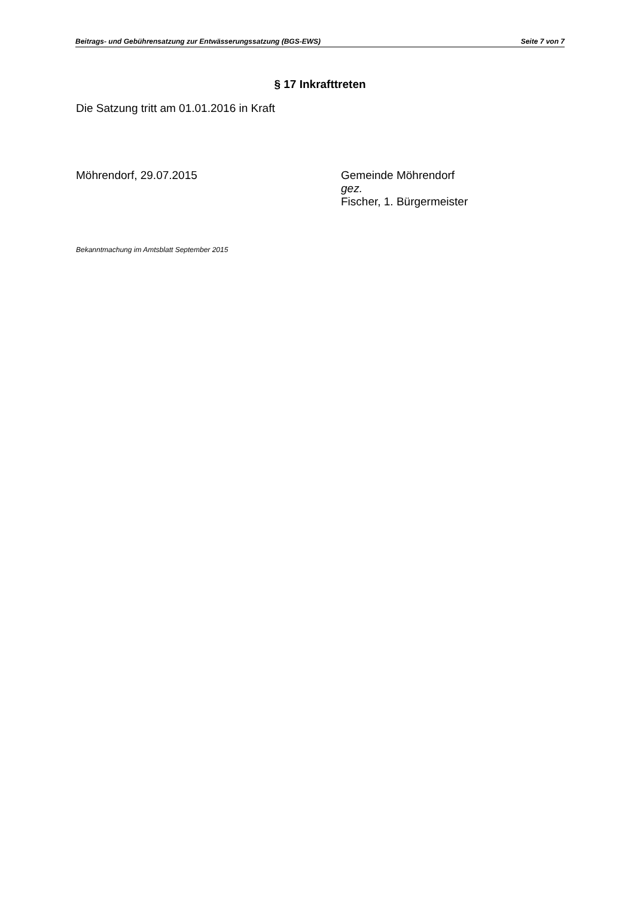Beitrags- und Gebührensatzung zur Entwässerungssatzung (BGS-EWS) Seite 7 von 7
§ 17 Inkrafttreten
Die Satzung tritt am 01.01.2016 in Kraft
Möhrendorf, 29.07.2015 Gemeinde Möhrendorf
gez.
Fischer, 1. Bürgermeister
Bekanntmachung im Amtsblatt September 2015